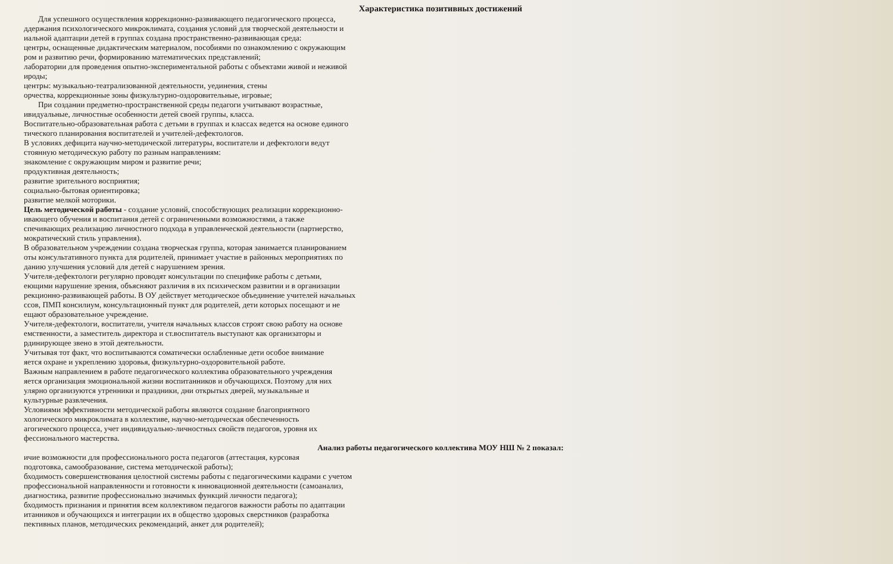Характеристика позитивных достижений
Для успешного осуществления коррекционно-развивающего педагогического процесса,
ддержания психологического микроклимата, создания условий для творческой деятельности и
иальной адаптации детей в группах создана пространственно-развивающая среда:
центры, оснащенные дидактическим материалом, пособиями по ознакомлению с окружающим
ром и развитию речи, формированию математических представлений;
лаборатории для проведения опытно-экспериментальной работы с объектами живой и неживой
ироды;
центры: музыкально-театрализованной деятельности, уединения, стены
орчества, коррекционные зоны физкультурно-оздоровительные, игровые;
При создании предметно-пространственной среды педагоги учитывают возрастные,
ивидуальные, личностные особенности детей своей группы, класса.
Воспитательно-образовательная работа с детьми в группах и классах ведется на основе единого
тического планирования воспитателей и учителей-дефектологов.
В условиях дефицита научно-методической литературы, воспитатели и дефектологи ведут
стоянную методическую работу по разным направлениям:
знакомление с окружающим миром и развитие речи;
продуктивная деятельность;
развитие зрительного восприятия;
социально-бытовая ориентировка;
развитие мелкой моторики.
Цель методической работы - создание условий, способствующих реализации коррекционно-
ивающего обучения и воспитания детей с ограниченными возможностями, а также
спечивающих реализацию личностного подхода в управленческой деятельности (партнерство,
мократический стиль управления).
В образовательном учреждении создана творческая группа, которая занимается планированием
оты консультативного пункта для родителей, принимает участие в районных мероприятиях по
данию улучшения условий для детей с нарушением зрения.
Учителя-дефектологи регулярно проводят консультации по специфике работы с детьми,
еющими нарушение зрения, объясняют различия в их психическом развитии и в организации
рекционно-развивающей работы. В ОУ действует методическое объединение учителей начальных
ссов, ПМП консилиум, консультационный пункт для родителей, дети которых посещают и не
ещают образовательное учреждение.
Учителя-дефектологи, воспитатели, учителя начальных классов строят свою работу на основе
емственности, а заместитель директора и ст.воспитатель выступают как организаторы и
рдинирующее звено в этой деятельности.
Учитывая тот факт, что воспитываются соматически ослабленные дети особое внимание
яется охране и укреплению здоровья, физкультурно-оздоровительной работе.
Важным направлением в работе педагогического коллектива образовательного учреждения
яется организация эмоциональной жизни воспитанников и обучающихся. Поэтому для них
улярно организуются утренники и праздники, дни открытых дверей, музыкальные и
культурные развлечения.
Условиями эффективности методической работы являются создание благоприятного
хологического микроклимата в коллективе, научно-методическая обеспеченность
агогического процесса, учет индивидуально-личностных свойств педагогов, уровня их
фессионального мастерства.
Анализ работы педагогического коллектива МОУ НШ № 2 показал:
ичие возможности для профессионального роста педагогов (аттестация, курсовая
подготовка, самообразование, система методической работы);
бходимость совершенствования целостной системы работы с педагогическими кадрами с учетом
профессиональной направленности и готовности к инновационной деятельности (самоанализ,
диагностика, развитие профессионально значимых функций личности педагога);
бходимость признания и принятия всем коллективом педагогов важности работы по адаптации
итанников и обучающихся и интеграции их в общество здоровых сверстников (разработка
пективных планов, методических рекомендаций, анкет для родителей);